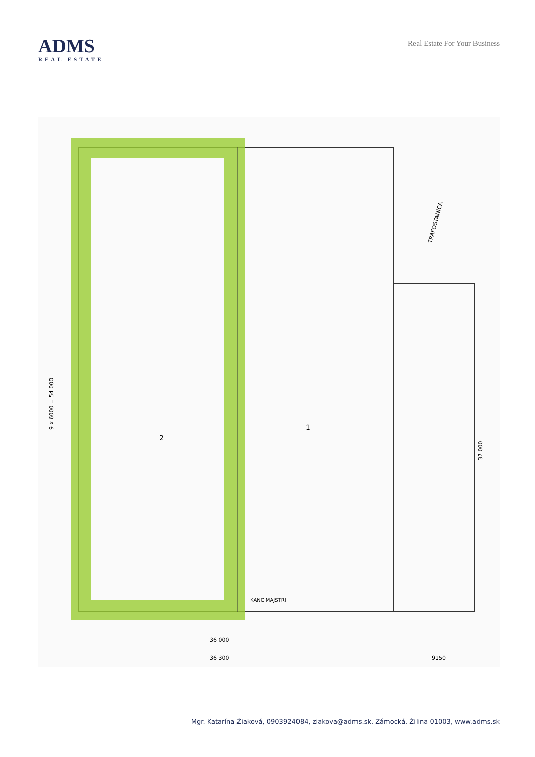ADMS
REAL ESTATE
Real Estate For Your Business
2
1
TRAFOSTANICA
9 x 6000 = 54 000
37 000
KANC MAJSTRI
36 000
36 300
9150
Mgr. Katarína Žiaková, 0903924084, ziakova@adms.sk, Zámocká, Žilina 01003, www.adms.sk